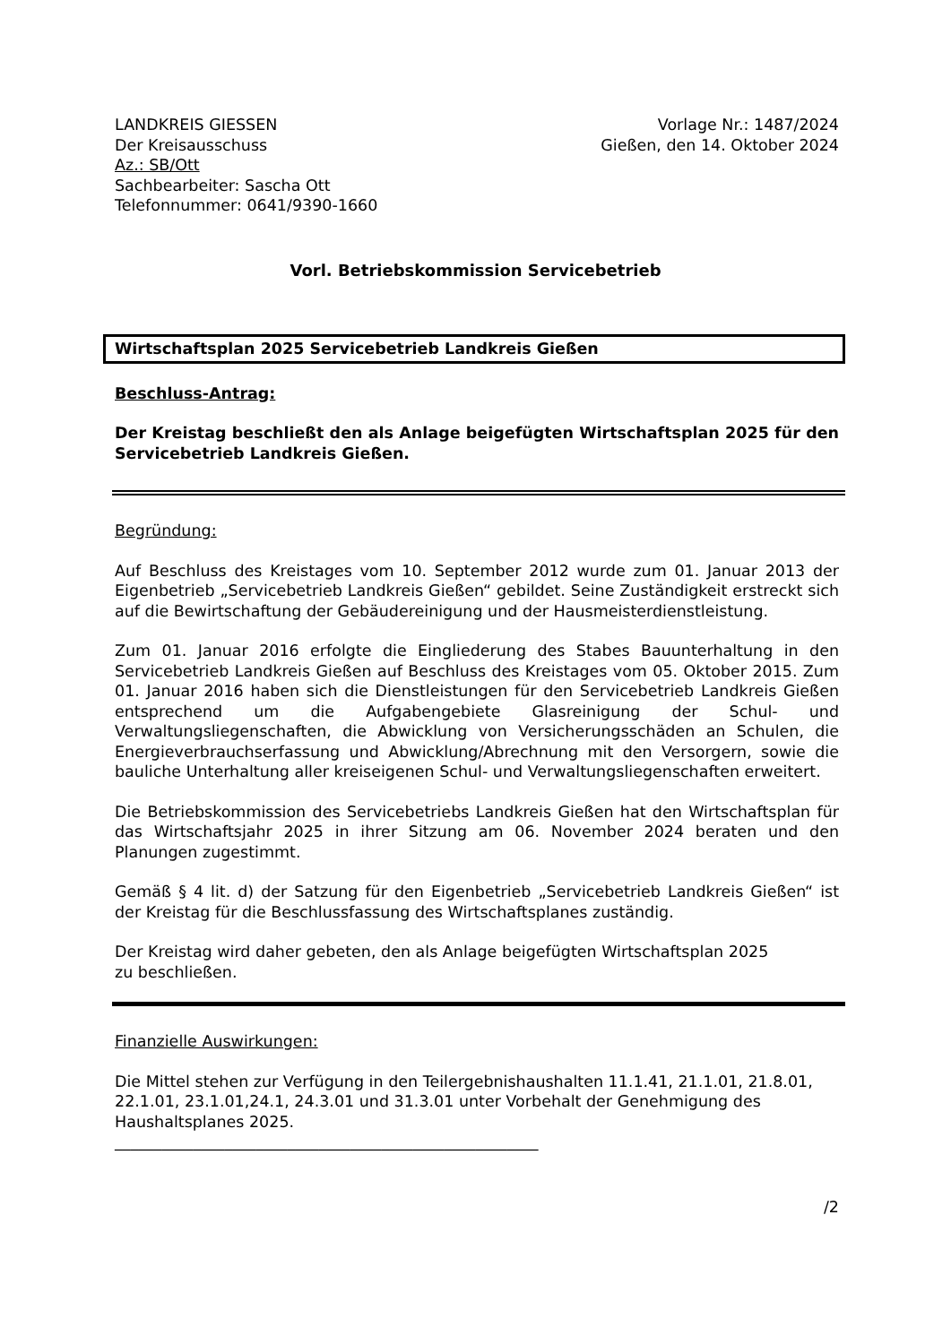LANDKREIS GIESSEN
Der Kreisausschuss
Az.: SB/Ott
Sachbearbeiter: Sascha Ott
Telefonnummer: 0641/9390-1660
Vorlage Nr.: 1487/2024
Gießen, den 14. Oktober 2024
Vorl. Betriebskommission Servicebetrieb
Wirtschaftsplan 2025 Servicebetrieb Landkreis Gießen
Beschluss-Antrag:
Der Kreistag beschließt den als Anlage beigefügten Wirtschaftsplan 2025 für den Servicebetrieb Landkreis Gießen.
Begründung:
Auf Beschluss des Kreistages vom 10. September 2012 wurde zum 01. Januar 2013 der Eigenbetrieb „Servicebetrieb Landkreis Gießen“ gebildet. Seine Zuständigkeit erstreckt sich auf die Bewirtschaftung der Gebäudereinigung und der Hausmeisterdienstleistung.
Zum 01. Januar 2016 erfolgte die Eingliederung des Stabes Bauunterhaltung in den Servicebetrieb Landkreis Gießen auf Beschluss des Kreistages vom 05. Oktober 2015. Zum 01. Januar 2016 haben sich die Dienstleistungen für den Servicebetrieb Landkreis Gießen entsprechend um die Aufgabengebiete Glasreinigung der Schul- und Verwaltungsliegenschaften, die Abwicklung von Versicherungsschäden an Schulen, die Energieverbrauchserfassung und Abwicklung/Abrechnung mit den Versorgern, sowie die bauliche Unterhaltung aller kreiseigenen Schul- und Verwaltungsliegenschaften erweitert.
Die Betriebskommission des Servicebetriebs Landkreis Gießen hat den Wirtschaftsplan für das Wirtschaftsjahr 2025 in ihrer Sitzung am 06. November 2024 beraten und den Planungen zugestimmt.
Gemäß § 4 lit. d) der Satzung für den Eigenbetrieb „Servicebetrieb Landkreis Gießen“ ist der Kreistag für die Beschlussfassung des Wirtschaftsplanes zuständig.
Der Kreistag wird daher gebeten, den als Anlage beigefügten Wirtschaftsplan 2025
zu beschließen.
Finanzielle Auswirkungen:
Die Mittel stehen zur Verfügung in den Teilergebnishaushalten 11.1.41, 21.1.01, 21.8.01, 22.1.01, 23.1.01,24.1, 24.3.01 und 31.3.01 unter Vorbehalt der Genehmigung des Haushaltsplanes 2025.
______________________________________________________
/2